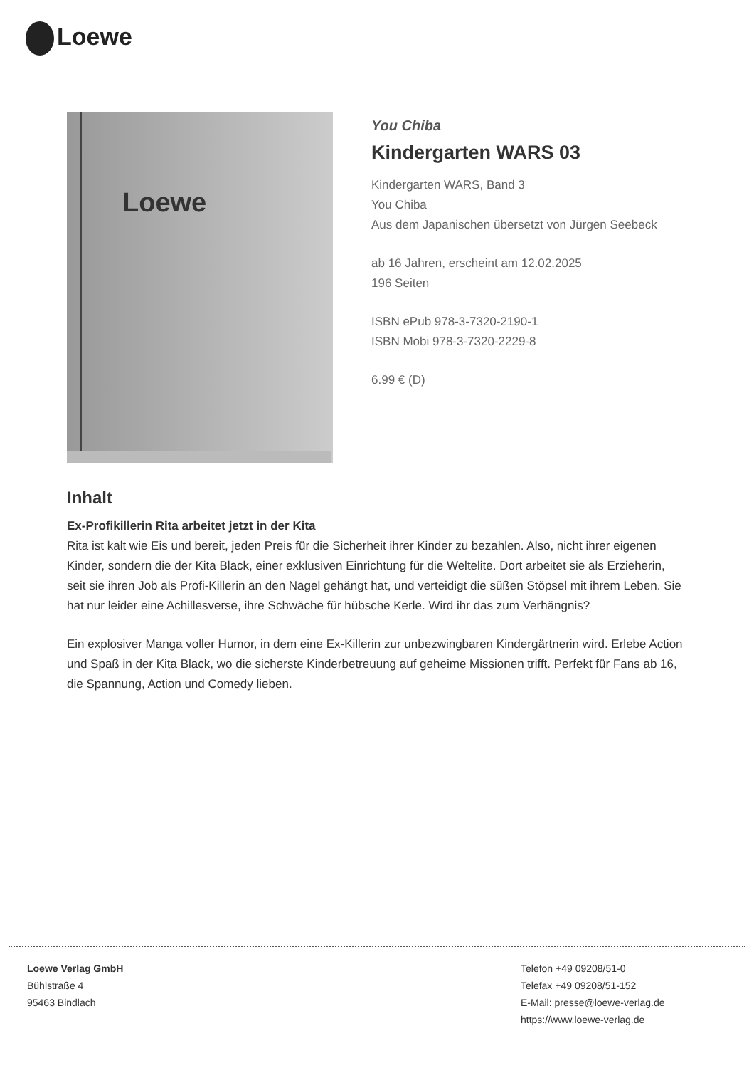Loewe
Loewe
You Chiba
Kindergarten WARS 03
Kindergarten WARS, Band 3
You Chiba
Aus dem Japanischen übersetzt von Jürgen Seebeck
ab 16 Jahren, erscheint am 12.02.2025
196 Seiten
ISBN ePub 978-3-7320-2190-1
ISBN Mobi 978-3-7320-2229-8
6.99 € (D)
Inhalt
Ex-Profikillerin Rita arbeitet jetzt in der Kita
Rita ist kalt wie Eis und bereit, jeden Preis für die Sicherheit ihrer Kinder zu bezahlen. Also, nicht ihrer eigenen Kinder, sondern die der Kita Black, einer exklusiven Einrichtung für die Weltelite. Dort arbeitet sie als Erzieherin, seit sie ihren Job als Profi-Killerin an den Nagel gehängt hat, und verteidigt die süßen Stöpsel mit ihrem Leben. Sie hat nur leider eine Achillesverse, ihre Schwäche für hübsche Kerle. Wird ihr das zum Verhängnis?
Ein explosiver Manga voller Humor, in dem eine Ex-Killerin zur unbezwingbaren Kindergärtnerin wird. Erlebe Action und Spaß in der Kita Black, wo die sicherste Kinderbetreuung auf geheime Missionen trifft. Perfekt für Fans ab 16, die Spannung, Action und Comedy lieben.
Loewe Verlag GmbH
Bühlstraße 4
95463 Bindlach
Telefon +49 09208/51-0
Telefax +49 09208/51-152
E-Mail: presse@loewe-verlag.de
https://www.loewe-verlag.de